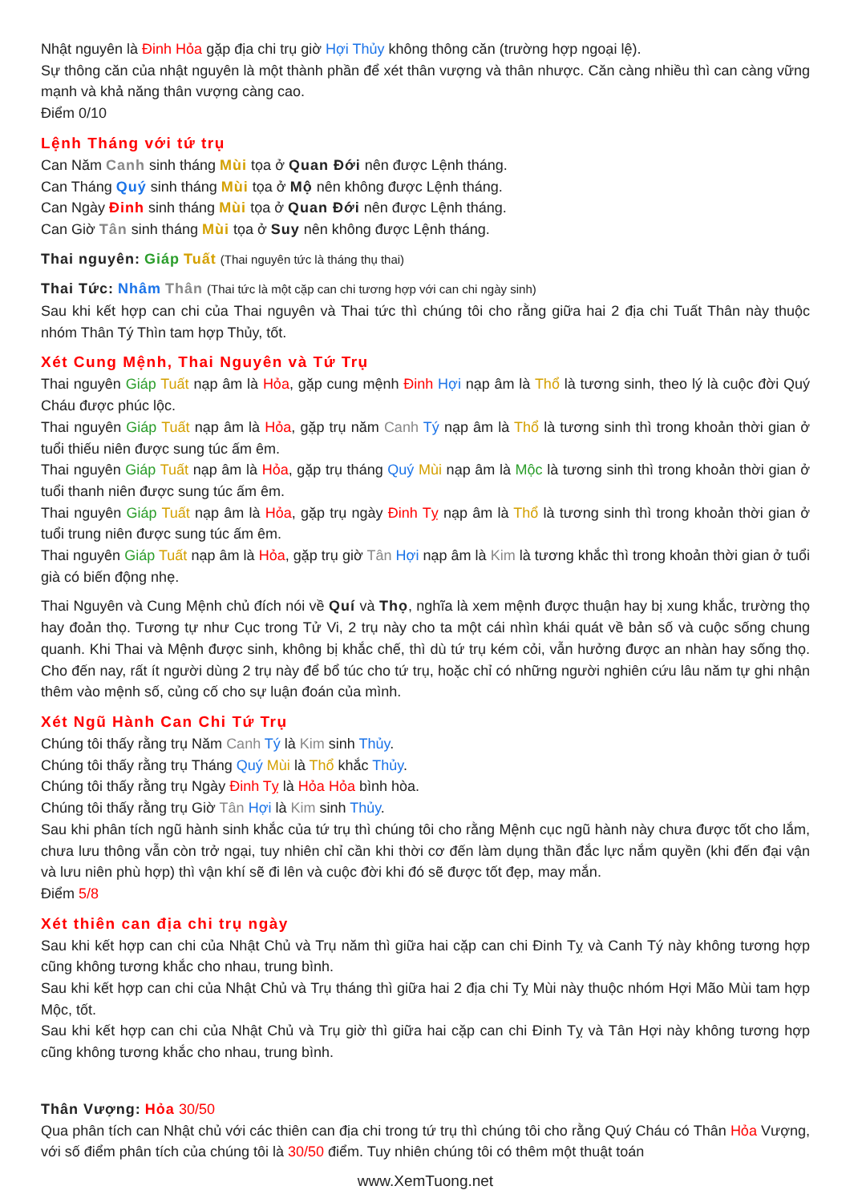Nhật nguyên là Đinh Hỏa gặp địa chi trụ giờ Hợi Thủy không thông căn (trường hợp ngoại lệ).
Sự thông căn của nhật nguyên là một thành phần để xét thân vượng và thân nhược. Căn càng nhiều thì can càng vững mạnh và khả năng thân vượng càng cao.
Điểm 0/10
Lệnh Tháng với tứ trụ
Can Năm Canh sinh tháng Mùi tọa ở Quan Đới nên được Lệnh tháng.
Can Tháng Quý sinh tháng Mùi tọa ở Mộ nên không được Lệnh tháng.
Can Ngày Đinh sinh tháng Mùi tọa ở Quan Đới nên được Lệnh tháng.
Can Giờ Tân sinh tháng Mùi tọa ở Suy nên không được Lệnh tháng.
Thai nguyên: Giáp Tuất (Thai nguyên tức là tháng thụ thai)
Thai Tức: Nhâm Thân (Thai tức là một cặp can chi tương hợp với can chi ngày sinh)
Sau khi kết hợp can chi của Thai nguyên và Thai tức thì chúng tôi cho rằng giữa hai 2 địa chi Tuất Thân này thuộc nhóm Thân Tý Thìn tam hợp Thủy, tốt.
Xét Cung Mệnh, Thai Nguyên và Tứ Trụ
Thai nguyên Giáp Tuất nạp âm là Hỏa, gặp cung mệnh Đinh Hợi nạp âm là Thổ là tương sinh, theo lý là cuộc đời Quý Cháu được phúc lộc.
Thai nguyên Giáp Tuất nạp âm là Hỏa, gặp trụ năm Canh Tý nạp âm là Thổ là tương sinh thì trong khoản thời gian ở tuổi thiếu niên được sung túc ấm êm.
Thai nguyên Giáp Tuất nạp âm là Hỏa, gặp trụ tháng Quý Mùi nạp âm là Mộc là tương sinh thì trong khoản thời gian ở tuổi thanh niên được sung túc ấm êm.
Thai nguyên Giáp Tuất nạp âm là Hỏa, gặp trụ ngày Đinh Tỵ nạp âm là Thổ là tương sinh thì trong khoản thời gian ở tuổi trung niên được sung túc ấm êm.
Thai nguyên Giáp Tuất nạp âm là Hỏa, gặp trụ giờ Tân Hợi nạp âm là Kim là tương khắc thì trong khoản thời gian ở tuổi già có biến động nhẹ.
Thai Nguyên và Cung Mệnh chủ đích nói về Quí và Thọ, nghĩa là xem mệnh được thuận hay bị xung khắc, trường thọ hay đoản thọ. Tương tự như Cục trong Tử Vi, 2 trụ này cho ta một cái nhìn khái quát về bản số và cuộc sống chung quanh. Khi Thai và Mệnh được sinh, không bị khắc chế, thì dù tứ trụ kém cỏi, vẫn hưởng được an nhàn hay sống thọ. Cho đến nay, rất ít người dùng 2 trụ này để bổ túc cho tứ trụ, hoặc chỉ có những người nghiên cứu lâu năm tự ghi nhận thêm vào mệnh số, củng cố cho sự luận đoán của mình.
Xét Ngũ Hành Can Chi Tứ Trụ
Chúng tôi thấy rằng trụ Năm Canh Tý là Kim sinh Thủy.
Chúng tôi thấy rằng trụ Tháng Quý Mùi là Thổ khắc Thủy.
Chúng tôi thấy rằng trụ Ngày Đinh Tỵ là Hỏa Hỏa bình hòa.
Chúng tôi thấy rằng trụ Giờ Tân Hợi là Kim sinh Thủy.
Sau khi phân tích ngũ hành sinh khắc của tứ trụ thì chúng tôi cho rằng Mệnh cục ngũ hành này chưa được tốt cho lắm, chưa lưu thông vẫn còn trở ngại, tuy nhiên chỉ cần khi thời cơ đến làm dụng thần đắc lực nắm quyền (khi đến đại vận và lưu niên phù hợp) thì vận khí sẽ đi lên và cuộc đời khi đó sẽ được tốt đẹp, may mắn.
Điểm 5/8
Xét thiên can địa chi trụ ngày
Sau khi kết hợp can chi của Nhật Chủ và Trụ năm thì giữa hai cặp can chi Đinh Tỵ và Canh Tý này không tương hợp cũng không tương khắc cho nhau, trung bình.
Sau khi kết hợp can chi của Nhật Chủ và Trụ tháng thì giữa hai 2 địa chi Tỵ Mùi này thuộc nhóm Hợi Mão Mùi tam hợp Mộc, tốt.
Sau khi kết hợp can chi của Nhật Chủ và Trụ giờ thì giữa hai cặp can chi Đinh Tỵ và Tân Hợi này không tương hợp cũng không tương khắc cho nhau, trung bình.
Thân Vượng: Hỏa 30/50
Qua phân tích can Nhật chủ với các thiên can địa chi trong tứ trụ thì chúng tôi cho rằng Quý Cháu có Thân Hỏa Vượng, với số điểm phân tích của chúng tôi là 30/50 điểm. Tuy nhiên chúng tôi có thêm một thuật toán
www.XemTuong.net